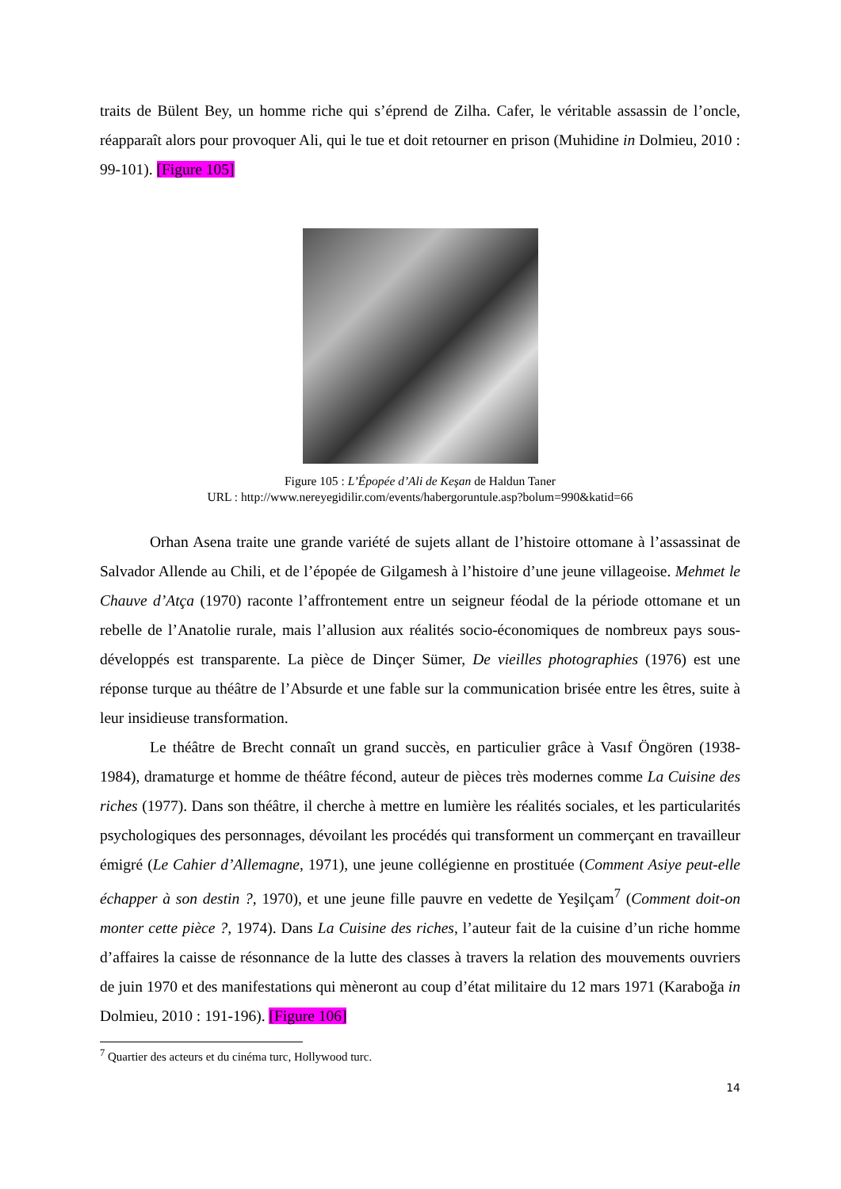traits de Bülent Bey, un homme riche qui s’éprend de Zilha. Cafer, le véritable assassin de l’oncle, réapparaît alors pour provoquer Ali, qui le tue et doit retourner en prison (Muhidine in Dolmieu, 2010 : 99-101). [Figure 105]
Figure 105 : L’Épopée d’Ali de Keşan de Haldun Taner
URL : http://www.nereyegidilir.com/events/habergoruntule.asp?bolum=990&katid=66
Orhan Asena traite une grande variété de sujets allant de l’histoire ottomane à l’assassinat de Salvador Allende au Chili, et de l’épopée de Gilgamesh à l’histoire d’une jeune villageoise. Mehmet le Chauve d’Atça (1970) raconte l’affrontement entre un seigneur féodal de la période ottomane et un rebelle de l’Anatolie rurale, mais l’allusion aux réalités socio-économiques de nombreux pays sous-développés est transparente. La pièce de Dinçer Sümer, De vieilles photographies (1976) est une réponse turque au théâtre de l’Absurde et une fable sur la communication brisée entre les êtres, suite à leur insidieuse transformation.
Le théâtre de Brecht connaît un grand succès, en particulier grâce à Vasıf Öngören (1938-1984), dramaturge et homme de théâtre fécond, auteur de pièces très modernes comme La Cuisine des riches (1977). Dans son théâtre, il cherche à mettre en lumière les réalités sociales, et les particularités psychologiques des personnages, dévoilant les procédés qui transforment un commerçant en travailleur émigré (Le Cahier d’Allemagne, 1971), une jeune collégienne en prostituée (Comment Asiye peut-elle échapper à son destin ?, 1970), et une jeune fille pauvre en vedette de Yeşilçam<sup>7</sup> (Comment doit-on monter cette pièce ?, 1974). Dans La Cuisine des riches, l’auteur fait de la cuisine d’un riche homme d’affaires la caisse de résonnance de la lutte des classes à travers la relation des mouvements ouvriers de juin 1970 et des manifestations qui mèneront au coup d’état militaire du 12 mars 1971 (Karaboğa in Dolmieu, 2010 : 191-196). [Figure 106]
<sup>7</sup> Quartier des acteurs et du cinéma turc, Hollywood turc.
14